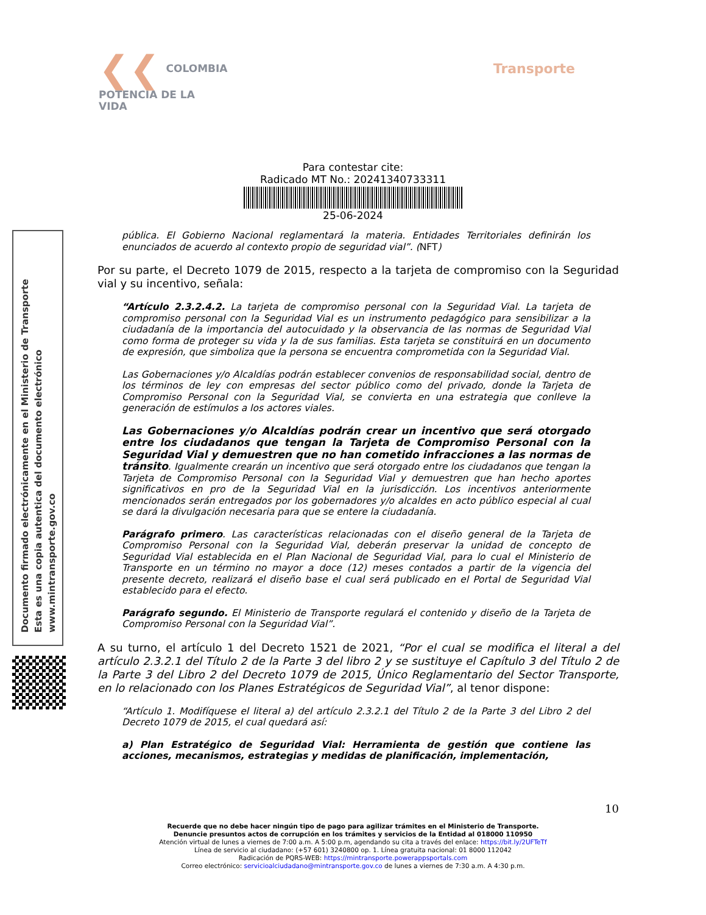❮❮ COLOMBIA
POTENCIA DE LA
VIDA
Transporte
Para contestar cite:
Radicado MT No.: 20241340733311
25-06-2024
Documento firmado electrónicamente en el Ministerio de Transporte
Esta es una copia autentica del documento electrónico
www.mintransporte.gov.co
pública. El Gobierno Nacional reglamentará la materia. Entidades Territoriales definirán los enunciados de acuerdo al contexto propio de seguridad vial”. (NFT)
Por su parte, el Decreto 1079 de 2015, respecto a la tarjeta de compromiso con la Seguridad vial y su incentivo, señala:
“Artículo 2.3.2.4.2. La tarjeta de compromiso personal con la Seguridad Vial. La tarjeta de compromiso personal con la Seguridad Vial es un instrumento pedagógico para sensibilizar a la ciudadanía de la importancia del autocuidado y la observancia de las normas de Seguridad Vial como forma de proteger su vida y la de sus familias. Esta tarjeta se constituirá en un documento de expresión, que simboliza que la persona se encuentra comprometida con la Seguridad Vial.
Las Gobernaciones y/o Alcaldías podrán establecer convenios de responsabilidad social, dentro de los términos de ley con empresas del sector público como del privado, donde la Tarjeta de Compromiso Personal con la Seguridad Vial, se convierta en una estrategia que conlleve la generación de estímulos a los actores viales.
Las Gobernaciones y/o Alcaldías podrán crear un incentivo que será otorgado entre los ciudadanos que tengan la Tarjeta de Compromiso Personal con la Seguridad Vial y demuestren que no han cometido infracciones a las normas de tránsito. Igualmente crearán un incentivo que será otorgado entre los ciudadanos que tengan la Tarjeta de Compromiso Personal con la Seguridad Vial y demuestren que han hecho aportes significativos en pro de la Seguridad Vial en la jurisdicción. Los incentivos anteriormente mencionados serán entregados por los gobernadores y/o alcaldes en acto público especial al cual se dará la divulgación necesaria para que se entere la ciudadanía.
Parágrafo primero. Las características relacionadas con el diseño general de la Tarjeta de Compromiso Personal con la Seguridad Vial, deberán preservar la unidad de concepto de Seguridad Vial establecida en el Plan Nacional de Seguridad Vial, para lo cual el Ministerio de Transporte en un término no mayor a doce (12) meses contados a partir de la vigencia del presente decreto, realizará el diseño base el cual será publicado en el Portal de Seguridad Vial establecido para el efecto.
Parágrafo segundo. El Ministerio de Transporte regulará el contenido y diseño de la Tarjeta de Compromiso Personal con la Seguridad Vial”.
A su turno, el artículo 1 del Decreto 1521 de 2021, “Por el cual se modifica el literal a del artículo 2.3.2.1 del Título 2 de la Parte 3 del libro 2 y se sustituye el Capítulo 3 del Título 2 de la Parte 3 del Libro 2 del Decreto 1079 de 2015, Único Reglamentario del Sector Transporte, en lo relacionado con los Planes Estratégicos de Seguridad Vial”, al tenor dispone:
“Artículo 1. Modifíquese el literal a) del artículo 2.3.2.1 del Título 2 de la Parte 3 del Libro 2 del Decreto 1079 de 2015, el cual quedará así:
a) Plan Estratégico de Seguridad Vial: Herramienta de gestión que contiene las acciones, mecanismos, estrategias y medidas de planificación, implementación,
10
Recuerde que no debe hacer ningún tipo de pago para agilizar trámites en el Ministerio de Transporte.
Denuncie presuntos actos de corrupción en los trámites y servicios de la Entidad al 018000 110950
Atención virtual de lunes a viernes de 7:00 a.m. A 5:00 p.m, agendando su cita a través del enlace: https://bit.ly/2UFTeTf
Línea de servicio al ciudadano: (+57 601) 3240800 op. 1. Línea gratuita nacional: 01 8000 112042
Radicación de PQRS-WEB: https://mintransporte.powerappsportals.com
Correo electrónico: servicioalciudadano@mintransporte.gov.co de lunes a viernes de 7:30 a.m. A 4:30 p.m.